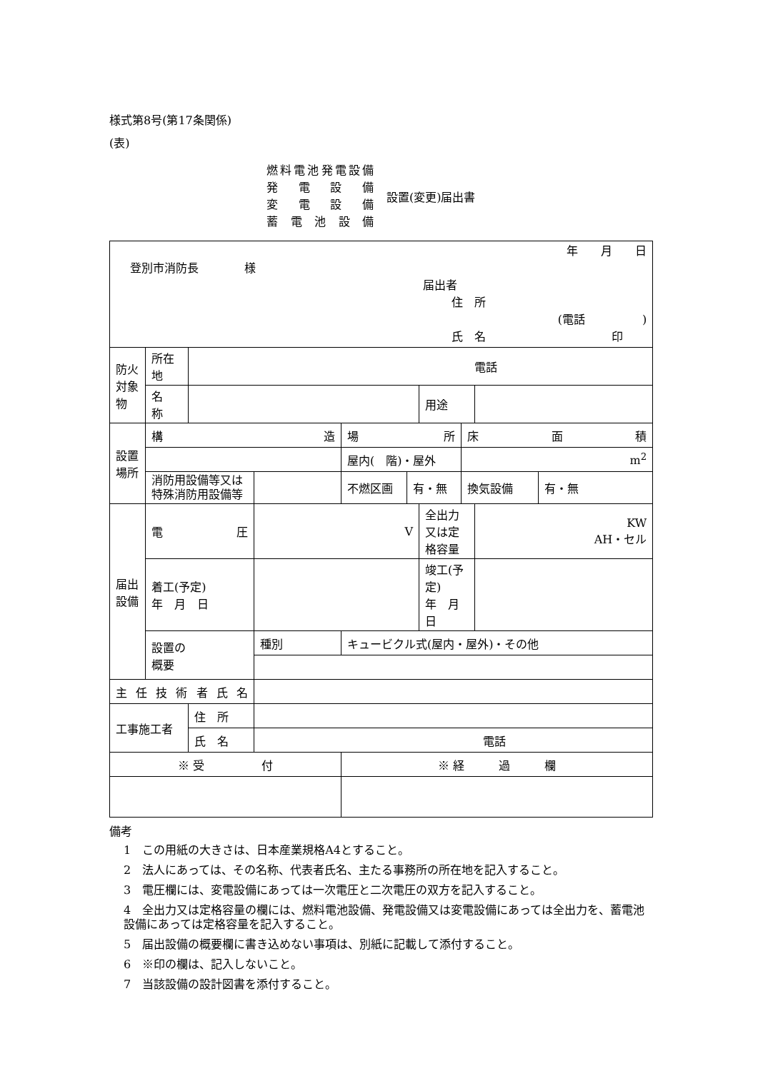様式第8号(第17条関係)
(表)
燃料電池発電設備
発電設備
変電設備
蓄電池設備
設置(変更)届出書
| 年 月 日 登別市消防長 様 届出者 住 所 (電話 ) 氏 名 印 | | | | | | | | | |
| 防火対象物 | 所在地 | 電話 | | | | | | | |
| | 名 称 | | | | | 用途 | | | |
| 設置場所 | 構 造 | | | 場 所 | | | 床 面 積 | | |
| | | | | 屋内( 階)・屋外 | | | m<sup>2</sup> | | |
| | 消防用設備等又は特殊消防用設備等 | | | 不燃区画 | 有・無 | | 換気設備 | | 有・無 |
| 届出設備 | 電 圧 | | V | | | 全出力又は定格容量 | | KW AH・セル | |
| | 着工(予定) 年 月 日 | | | | | 竣工(予定) 年 月 日 | | | |
| | 設置の 概要 | | 種別 | キュービクル式(屋内・屋外)・その他 | | | | | |
| 主任技術者氏名 | | | | | | | | | |
| 工事施工者 | | 住 所 | | | | | | | |
| | | 氏 名 | 電話 | | | | | | |
| ※ 受 付 | | | | ※ 経 過 欄 | | | | | |
備考
1　この用紙の大きさは、日本産業規格A4とすること。
2　法人にあっては、その名称、代表者氏名、主たる事務所の所在地を記入すること。
3　電圧欄には、変電設備にあっては一次電圧と二次電圧の双方を記入すること。
4　全出力又は定格容量の欄には、燃料電池設備、発電設備又は変電設備にあっては全出力を、蓄電池設備にあっては定格容量を記入すること。
5　届出設備の概要欄に書き込めない事項は、別紙に記載して添付すること。
6　※印の欄は、記入しないこと。
7　当該設備の設計図書を添付すること。